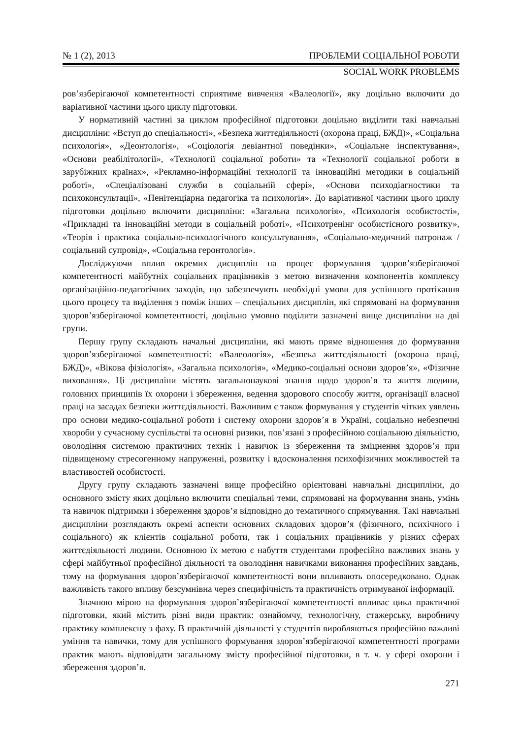№ 1 (2), 2013 ПРОБЛЕМИ СОЦІАЛЬНОЇ РОБОТИ
SOCIAL WORK PROBLEMS
ров’язберігаючої компетентності сприятиме вивчення «Валеології», яку доцільно включити до варіативної частини цього циклу підготовки.
У нормативній частині за циклом професійної підготовки доцільно виділити такі навчальні дисципліни: «Вступ до спеціальності», «Безпека життєдіяльності (охорона праці, БЖД)», «Соціальна психологія», «Деонтологія», «Соціологія девіантної поведінки», «Соціальне інспектування», «Основи реабілітології», «Технології соціальної роботи» та «Технології соціальної роботи в зарубіжних країнах», «Рекламно-інформаційні технології та інноваційні методики в соціальній роботі», «Спеціалізовані служби в соціальній сфері», «Основи психодіагностики та психоконсультації», «Пенітенціарна педагогіка та психологія». До варіативної частини цього циклу підготовки доцільно включити дисципліни: «Загальна психологія», «Психологія особистості», «Прикладні та інноваційні методи в соціальній роботі», «Психотренінг особистісного розвитку», «Теорія і практика соціально-психологічного консультування», «Соціально-медичний патронаж / соціальний супровід», «Соціальна геронтологія».
Досліджуючи вплив окремих дисциплін на процес формування здоров’язберігаючої компетентності майбутніх соціальних працівників з метою визначення компонентів комплексу організаційно-педагогічних заходів, що забезпечують необхідні умови для успішного протікання цього процесу та виділення з поміж інших – спеціальних дисциплін, які спрямовані на формування здоров’язберігаючої компетентності, доцільно умовно поділити зазначені вище дисципліни на дві групи.
Першу групу складають начальні дисципліни, які мають пряме відношення до формування здоров’язберігаючої компетентності: «Валеологія», «Безпека життєдіяльності (охорона праці, БЖД)», «Вікова фізіологія», «Загальна психологія», «Медико-соціальні основи здоров’я», «Фізичне виховання». Ці дисципліни містять загальнонаукові знання щодо здоров’я та життя людини, головних принципів їх охорони і збереження, ведення здорового способу життя, організації власної праці на засадах безпеки життєдіяльності. Важливим є також формування у студентів чітких уявлень про основи медико-соціальної роботи і систему охорони здоров’я в Україні, соціально небезпечні хвороби у сучасному суспільстві та основні ризики, пов’язані з професійною соціальною діяльністю, оволодіння системою практичних технік і навичок із збереження та зміцнення здоров’я при підвищеному стресогенному напруженні, розвитку і вдосконалення психофізичних можливостей та властивостей особистості.
Другу групу складають зазначені вище професійно орієнтовані навчальні дисципліни, до основного змісту яких доцільно включити спеціальні теми, спрямовані на формування знань, умінь та навичок підтримки і збереження здоров’я відповідно до тематичного спрямування. Такі навчальні дисципліни розглядають окремі аспекти основних складових здоров’я (фізичного, психічного і соціального) як клієнтів соціальної роботи, так і соціальних працівників у різних сферах життєдіяльності людини. Основною їх метою є набуття студентами професійно важливих знань у сфері майбутньої професійної діяльності та оволодіння навичками виконання професійних завдань, тому на формування здоров’язберігаючої компетентності вони впливають опосередковано. Однак важливість такого впливу безсумнівна через специфічність та практичність отримуваної інформації.
Значною мірою на формування здоров’язберігаючої компетентності впливає цикл практичної підготовки, який містить різні види практик: ознайомчу, технологічну, стажерську, виробничу практику комплексну з фаху. В практичній діяльності у студентів виробляються професійно важливі уміння та навички, тому для успішного формування здоров’язберігаючої компетентності програми практик мають відповідати загальному змісту професійної підготовки, в т. ч. у сфері охорони і збереження здоров’я.
271